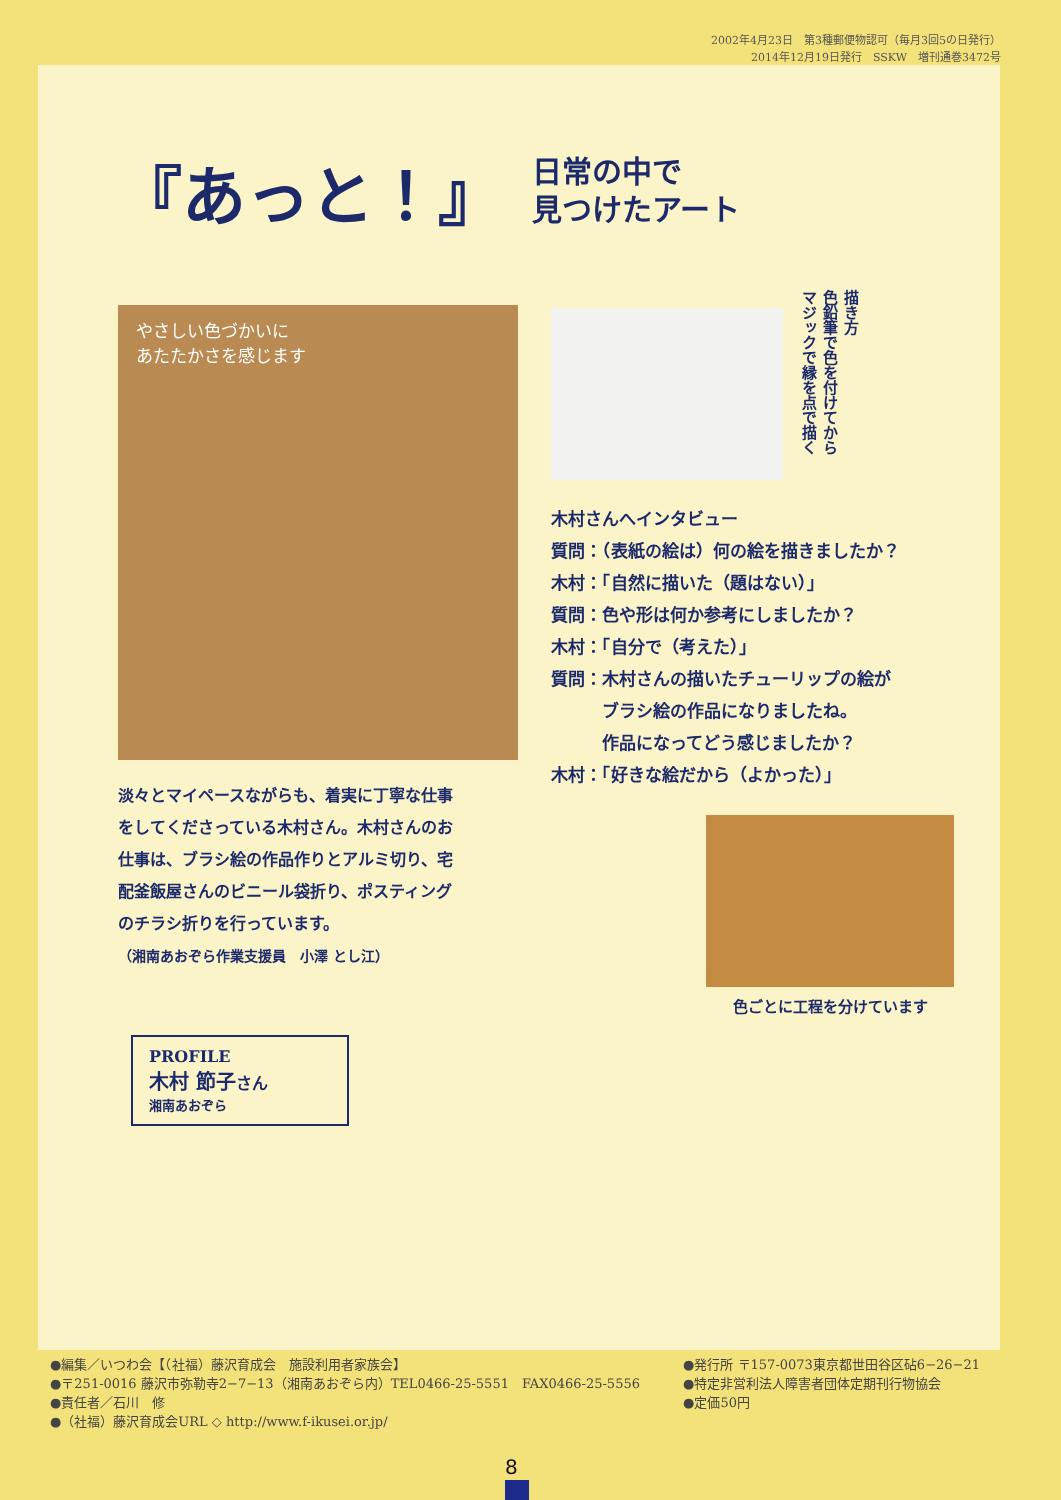2002年4月23日　第3種郵便物認可（毎月3回5の日発行）
2014年12月19日発行　SSKW　増刊通巻3472号
『あっと！』
日常の中で
見つけたアート
やさしい色づかいに
あたたかさを感じます
描き方
色鉛筆で色を付けてから
マジックで縁を点で描く
木村さんへインタビュー
質問：（表紙の絵は）何の絵を描きましたか？
木村：「自然に描いた（題はない）」
質問：色や形は何か参考にしましたか？
木村：「自分で（考えた）」
質問：木村さんの描いたチューリップの絵が
　　　ブラシ絵の作品になりましたね。
　　　作品になってどう感じましたか？
木村：「好きな絵だから（よかった）」
淡々とマイペースながらも、着実に丁寧な仕事をしてくださっている木村さん。木村さんのお仕事は、ブラシ絵の作品作りとアルミ切り、宅配釜飯屋さんのビニール袋折り、ポスティングのチラシ折りを行っています。
（湘南あおぞら作業支援員　小澤 とし江）
色ごとに工程を分けています
PROFILE
木村 節子さん
湘南あおぞら
●編集／いつわ会【（社福）藤沢育成会　施設利用者家族会】
●〒251-0016 藤沢市弥勒寺2−7−13（湘南あおぞら内）TEL0466-25-5551　FAX0466-25-5556
●責任者／石川　修
●（社福）藤沢育成会URL ◇ http://www.f-ikusei.or.jp/
●発行所 〒157-0073東京都世田谷区砧6−26−21
●特定非営利法人障害者団体定期刊行物協会
●定価50円
8